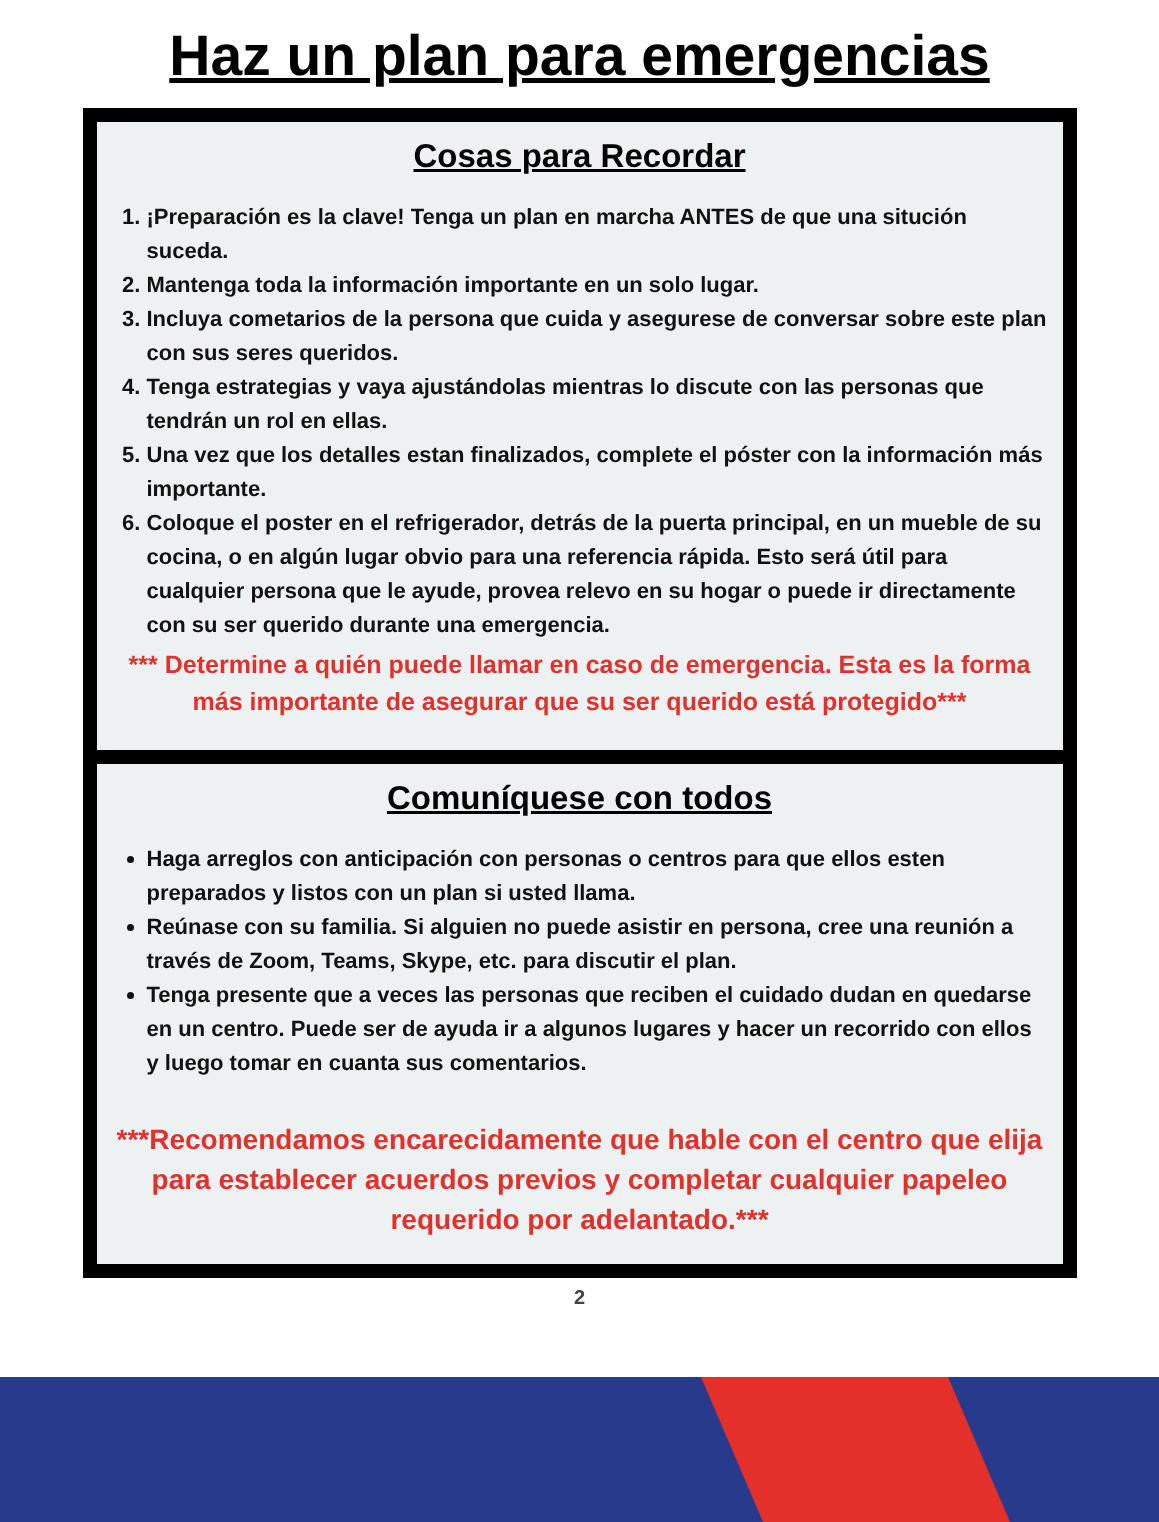Haz un plan para emergencias
Cosas para Recordar
1. ¡Preparación es la clave! Tenga un plan en marcha ANTES de que una situción suceda.
2. Mantenga toda la información importante en un solo lugar.
3. Incluya cometarios de la persona que cuida y asegurese de conversar sobre este plan con sus seres queridos.
4. Tenga estrategias y vaya ajustándolas mientras lo discute con las personas que tendrán un rol en ellas.
5. Una vez que los detalles estan finalizados, complete el póster con la información más importante.
6. Coloque el poster en el refrigerador, detrás de la puerta principal, en un mueble de su cocina, o en algún lugar obvio para una referencia rápida. Esto será útil para cualquier persona que le ayude, provea relevo en su hogar o puede ir directamente con su ser querido durante una emergencia.
*** Determine a quién puede llamar en caso de emergencia. Esta es la forma más importante de asegurar que su ser querido está protegido***
Comuníquese con todos
Haga arreglos con anticipación con personas o centros para que ellos esten preparados y listos con un plan si usted llama.
Reúnase con su familia. Si alguien no puede asistir en persona, cree una reunión a través de Zoom, Teams, Skype, etc. para discutir el plan.
Tenga presente que a veces las personas que reciben el cuidado dudan en quedarse en un centro. Puede ser de ayuda ir a algunos lugares y hacer un recorrido con ellos y luego tomar en cuanta sus comentarios.
***Recomendamos encarecidamente que hable con el centro que elija para establecer acuerdos previos y completar cualquier papeleo requerido por adelantado.***
2